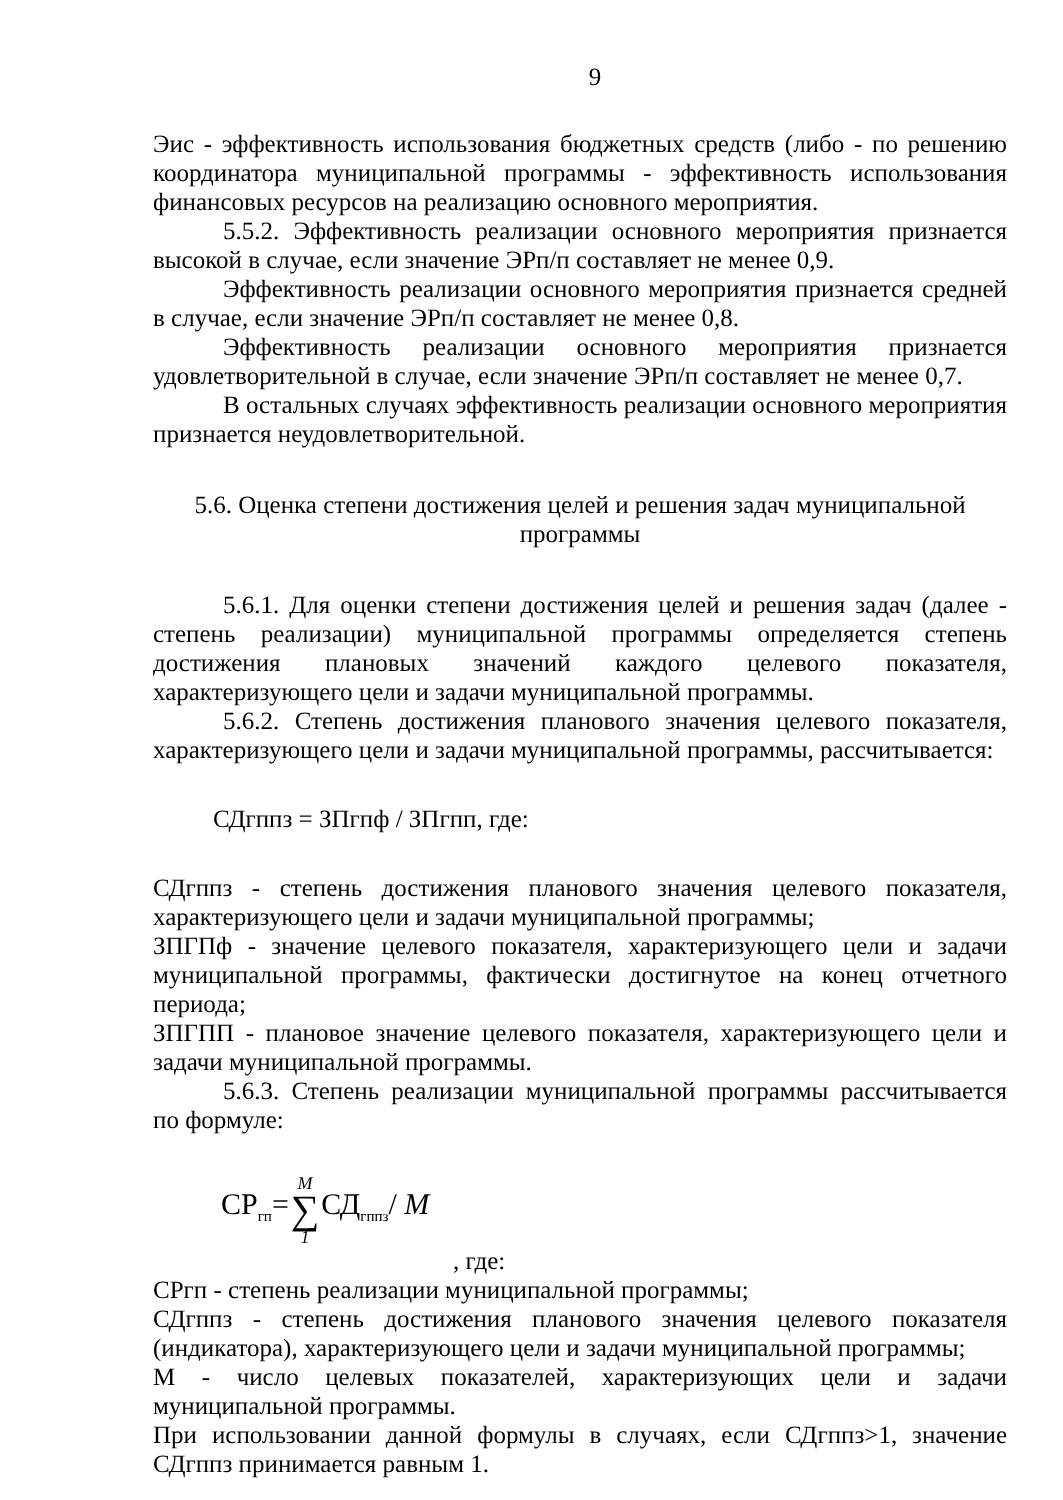9
Эис - эффективность использования бюджетных средств (либо - по решению координатора муниципальной программы - эффективность использования финансовых ресурсов на реализацию основного мероприятия.
5.5.2. Эффективность реализации основного мероприятия признается высокой в случае, если значение ЭРп/п составляет не менее 0,9.
Эффективность реализации основного мероприятия признается средней в случае, если значение ЭРп/п составляет не менее 0,8.
Эффективность реализации основного мероприятия признается удовлетворительной в случае, если значение ЭРп/п составляет не менее 0,7.
В остальных случаях эффективность реализации основного мероприятия признается неудовлетворительной.
5.6. Оценка степени достижения целей и решения задач муниципальной
программы
5.6.1. Для оценки степени достижения целей и решения задач (далее - степень реализации) муниципальной программы определяется степень достижения плановых значений каждого целевого показателя, характеризующего цели и задачи муниципальной программы.
5.6.2. Степень достижения планового значения целевого показателя, характеризующего цели и задачи муниципальной программы, рассчитывается:
СДгппз = ЗПгпф / ЗПгпп, где:
СДгппз - степень достижения планового значения целевого показателя, характеризующего цели и задачи муниципальной программы;
ЗПГПф - значение целевого показателя, характеризующего цели и задачи муниципальной программы, фактически достигнутое на конец отчетного периода;
ЗПГПП - плановое значение целевого показателя, характеризующего цели и задачи муниципальной программы.
5.6.3. Степень реализации муниципальной программы рассчитывается по формуле:
СР<sub>гп</sub>= M ∑ 1 СД<sub>гппз</sub>/ M
, где:
СРгп - степень реализации муниципальной программы;
СДгппз - степень достижения планового значения целевого показателя (индикатора), характеризующего цели и задачи муниципальной программы;
М - число целевых показателей, характеризующих цели и задачи муниципальной программы.
При использовании данной формулы в случаях, если СДгппз>1, значение СДгппз принимается равным 1.